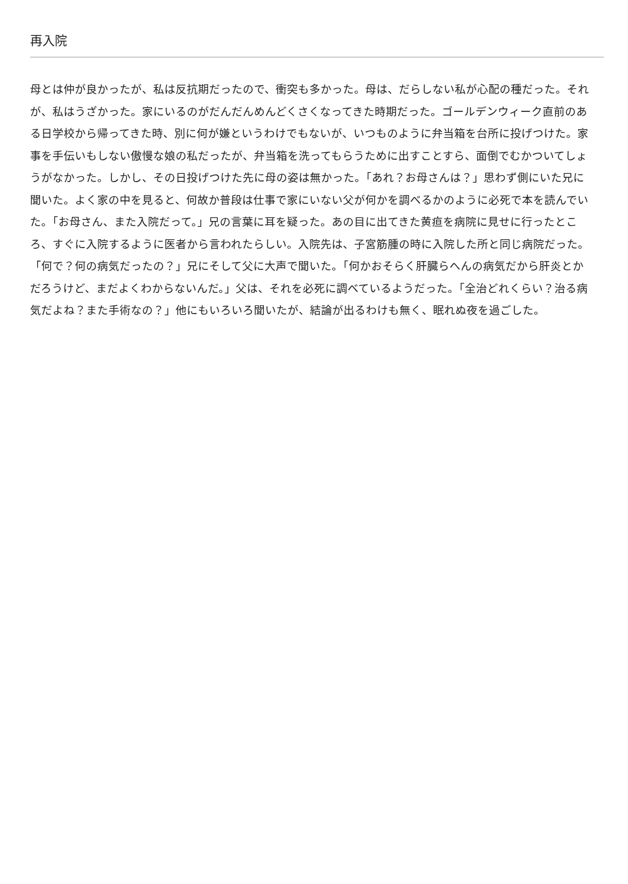再入院
母とは仲が良かったが、私は反抗期だったので、衝突も多かった。母は、だらしない私が心配の種だった。それが、私はうざかった。家にいるのがだんだんめんどくさくなってきた時期だった。ゴールデンウィーク直前のある日学校から帰ってきた時、別に何が嫌というわけでもないが、いつものように弁当箱を台所に投げつけた。家事を手伝いもしない傲慢な娘の私だったが、弁当箱を洗ってもらうために出すことすら、面倒でむかついてしょうがなかった。しかし、その日投げつけた先に母の姿は無かった。「あれ？お母さんは？」思わず側にいた兄に聞いた。よく家の中を見ると、何故か普段は仕事で家にいない父が何かを調べるかのように必死で本を読んでいた。「お母さん、また入院だって。」兄の言葉に耳を疑った。あの目に出てきた黄疸を病院に見せに行ったところ、すぐに入院するように医者から言われたらしい。入院先は、子宮筋腫の時に入院した所と同じ病院だった。「何で？何の病気だったの？」兄にそして父に大声で聞いた。「何かおそらく肝臓らへんの病気だから肝炎とかだろうけど、まだよくわからないんだ。」父は、それを必死に調べているようだった。「全治どれくらい？治る病気だよね？また手術なの？」他にもいろいろ聞いたが、結論が出るわけも無く、眠れぬ夜を過ごした。